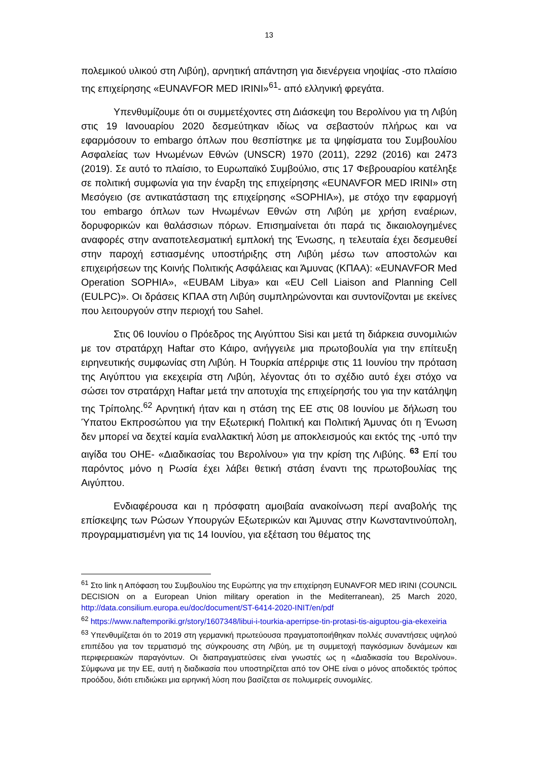13
πολεμικού υλικού στη Λιβύη), αρνητική απάντηση για διενέργεια νηοψίας -στο πλαίσιο της επιχείρησης «EUNAVFOR MED IRINI»<sup>61</sup>- από ελληνική φρεγάτα.
Υπενθυμίζουμε ότι οι συμμετέχοντες στη Διάσκεψη του Βερολίνου για τη Λιβύη στις 19 Ιανουαρίου 2020 δεσμεύτηκαν ιδίως να σεβαστούν πλήρως και να εφαρμόσουν το embargo όπλων που θεσπίστηκε με τα ψηφίσματα του Συμβουλίου Ασφαλείας των Ηνωμένων Εθνών (UNSCR) 1970 (2011), 2292 (2016) και 2473 (2019). Σε αυτό το πλαίσιο, το Ευρωπαϊκό Συμβούλιο, στις 17 Φεβρουαρίου κατέληξε σε πολιτική συμφωνία για την έναρξη της επιχείρησης «EUNAVFOR MED IRINI» στη Μεσόγειο (σε αντικατάσταση της επιχείρησης «SOPHIA»), με στόχο την εφαρμογή του embargo όπλων των Ηνωμένων Εθνών στη Λιβύη με χρήση εναέριων, δορυφορικών και θαλάσσιων πόρων. Επισημαίνεται ότι παρά τις δικαιολογημένες αναφορές στην αναποτελεσματική εμπλοκή της Ένωσης, η τελευταία έχει δεσμευθεί στην παροχή εστιασμένης υποστήριξης στη Λιβύη μέσω των αποστολών και επιχειρήσεων της Κοινής Πολιτικής Ασφάλειας και Άμυνας (ΚΠΑΑ): «EUNAVFOR Med Operation SOPHIA», «EUBAM Libya» και «EU Cell Liaison and Planning Cell (EULPC)». Οι δράσεις ΚΠΑΑ στη Λιβύη συμπληρώνονται και συντονίζονται με εκείνες που λειτουργούν στην περιοχή του Sahel.
Στις 06 Ιουνίου ο Πρόεδρος της Αιγύπτου Sisi και μετά τη διάρκεια συνομιλιών με τον στρατάρχη Haftar στο Κάιρο, ανήγγειλε μια πρωτοβουλία για την επίτευξη ειρηνευτικής συμφωνίας στη Λιβύη. Η Τουρκία απέρριψε στις 11 Ιουνίου την πρόταση της Αιγύπτου για εκεχειρία στη Λιβύη, λέγοντας ότι το σχέδιο αυτό έχει στόχο να σώσει τον στρατάρχη Haftar μετά την αποτυχία της επιχείρησής του για την κατάληψη της Τρίπολης.<sup>62</sup> Αρνητική ήταν και η στάση της ΕΕ στις 08 Ιουνίου με δήλωση του Ύπατου Εκπροσώπου για την Εξωτερική Πολιτική και Πολιτική Άμυνας ότι η Ένωση δεν μπορεί να δεχτεί καμία εναλλακτική λύση με αποκλεισμούς και εκτός της -υπό την αιγίδα του ΟΗΕ- «Διαδικασίας του Βερολίνου» για την κρίση της Λιβύης. <sup>63</sup> Επί του παρόντος μόνο η Ρωσία έχει λάβει θετική στάση έναντι της πρωτοβουλίας της Αιγύπτου.
Ενδιαφέρουσα και η πρόσφατη αμοιβαία ανακοίνωση περί αναβολής της επίσκεψης των Ρώσων Υπουργών Εξωτερικών και Άμυνας στην Κωνσταντινούπολη, προγραμματισμένη για τις 14 Ιουνίου, για εξέταση του θέματος της
<sup>61</sup> Στο link η Απόφαση του Συμβουλίου της Ευρώπης για την επιχείρηση EUNAVFOR MED IRINI (COUNCIL DECISION on a European Union military operation in the Mediterranean), 25 March 2020, http://data.consilium.europa.eu/doc/document/ST-6414-2020-INIT/en/pdf
<sup>62</sup> https://www.naftemporiki.gr/story/1607348/libui-i-tourkia-aperripse-tin-protasi-tis-aiguptou-gia-ekexeiria
<sup>63</sup> Υπενθυμίζεται ότι το 2019 στη γερμανική πρωτεύουσα πραγματοποιήθηκαν πολλές συναντήσεις υψηλού επιπέδου για τον τερματισμό της σύγκρουσης στη Λιβύη, με τη συμμετοχή παγκόσμιων δυνάμεων και περιφερειακών παραγόντων. Οι διαπραγματεύσεις είναι γνωστές ως η «Διαδικασία του Βερολίνου». Σύμφωνα με την ΕΕ, αυτή η διαδικασία που υποστηρίζεται από τον ΟΗΕ είναι ο μόνος αποδεκτός τρόπος προόδου, διότι επιδιώκει μια ειρηνική λύση που βασίζεται σε πολυμερείς συνομιλίες.